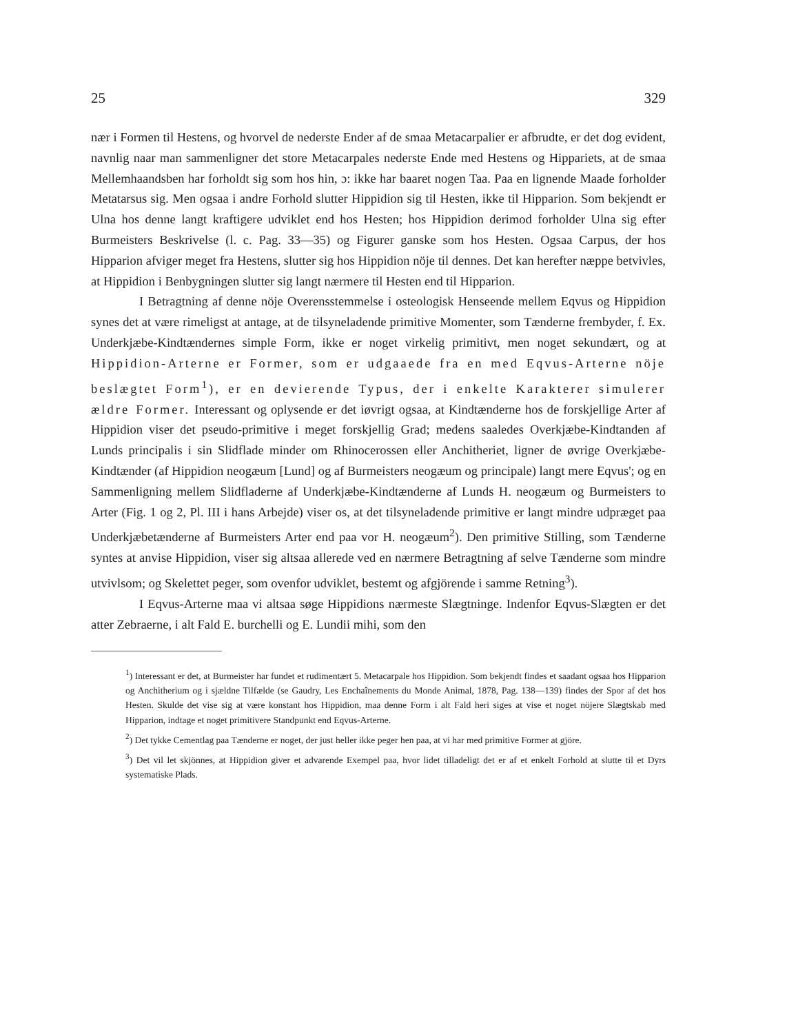25 329
nær i Formen til Hestens, og hvorvel de nederste Ender af de smaa Metacarpalier er afbrudte, er det dog evident, navnlig naar man sammenligner det store Metacarpales nederste Ende med Hestens og Hippariets, at de smaa Mellemhaandsben har forholdt sig som hos hin, ɔ: ikke har baaret nogen Taa. Paa en lignende Maade forholder Metatarsus sig. Men ogsaa i andre Forhold slutter Hippidion sig til Hesten, ikke til Hipparion. Som bekjendt er Ulna hos denne langt kraftigere udviklet end hos Hesten; hos Hippidion derimod forholder Ulna sig efter Burmeisters Beskrivelse (l. c. Pag. 33—35) og Figurer ganske som hos Hesten. Ogsaa Carpus, der hos Hipparion afviger meget fra Hestens, slutter sig hos Hippidion nöje til dennes. Det kan herefter næppe betvivles, at Hippidion i Benbygningen slutter sig langt nærmere til Hesten end til Hipparion.
I Betragtning af denne nöje Overensstemmelse i osteologisk Henseende mellem Eqvus og Hippidion synes det at være rimeligst at antage, at de tilsyneladende primitive Momenter, som Tænderne frembyder, f. Ex. Underkjæbe-Kindtændernes simple Form, ikke er noget virkelig primitivt, men noget sekundært, og at Hippidion-Arterne er Former, som er udgaaede fra en med Eqvus-Arterne nöje beslægtet Form<sup>1</sup>), er en devierende Typus, der i enkelte Karakterer simulerer ældre Former. Interessant og oplysende er det iøvrigt ogsaa, at Kindtænderne hos de forskjellige Arter af Hippidion viser det pseudo-primitive i meget forskjellig Grad; medens saaledes Overkjæbe-Kindtanden af Lunds principalis i sin Slidflade minder om Rhinocerossen eller Anchitheriet, ligner de øvrige Overkjæbe-Kindtænder (af Hippidion neogæum [Lund] og af Burmeisters neogæum og principale) langt mere Eqvus'; og en Sammenligning mellem Slidfladerne af Underkjæbe-Kindtænderne af Lunds H. neogæum og Burmeisters to Arter (Fig. 1 og 2, Pl. III i hans Arbejde) viser os, at det tilsyneladende primitive er langt mindre udpræget paa Underkjæbetænderne af Burmeisters Arter end paa vor H. neogæum<sup>2</sup>). Den primitive Stilling, som Tænderne syntes at anvise Hippidion, viser sig altsaa allerede ved en nærmere Betragtning af selve Tænderne som mindre utvivlsom; og Skelettet peger, som ovenfor udviklet, bestemt og afgjörende i samme Retning<sup>3</sup>).
I Eqvus-Arterne maa vi altsaa søge Hippidions nærmeste Slægtninge. Indenfor Eqvus-Slægten er det atter Zebraerne, i alt Fald E. burchelli og E. Lundii mihi, som den
<sup>1</sup>) Interessant er det, at Burmeister har fundet et rudimentært 5. Metacarpale hos Hippidion. Som bekjendt findes et saadant ogsaa hos Hipparion og Anchitherium og i sjældne Tilfælde (se Gaudry, Les Enchaînements du Monde Animal, 1878, Pag. 138—139) findes der Spor af det hos Hesten. Skulde det vise sig at være konstant hos Hippidion, maa denne Form i alt Fald heri siges at vise et noget nöjere Slægtskab med Hipparion, indtage et noget primitivere Standpunkt end Eqvus-Arterne.
<sup>2</sup>) Det tykke Cementlag paa Tænderne er noget, der just heller ikke peger hen paa, at vi har med primitive Former at gjöre.
<sup>3</sup>) Det vil let skjönnes, at Hippidion giver et advarende Exempel paa, hvor lidet tilladeligt det er af et enkelt Forhold at slutte til et Dyrs systematiske Plads.